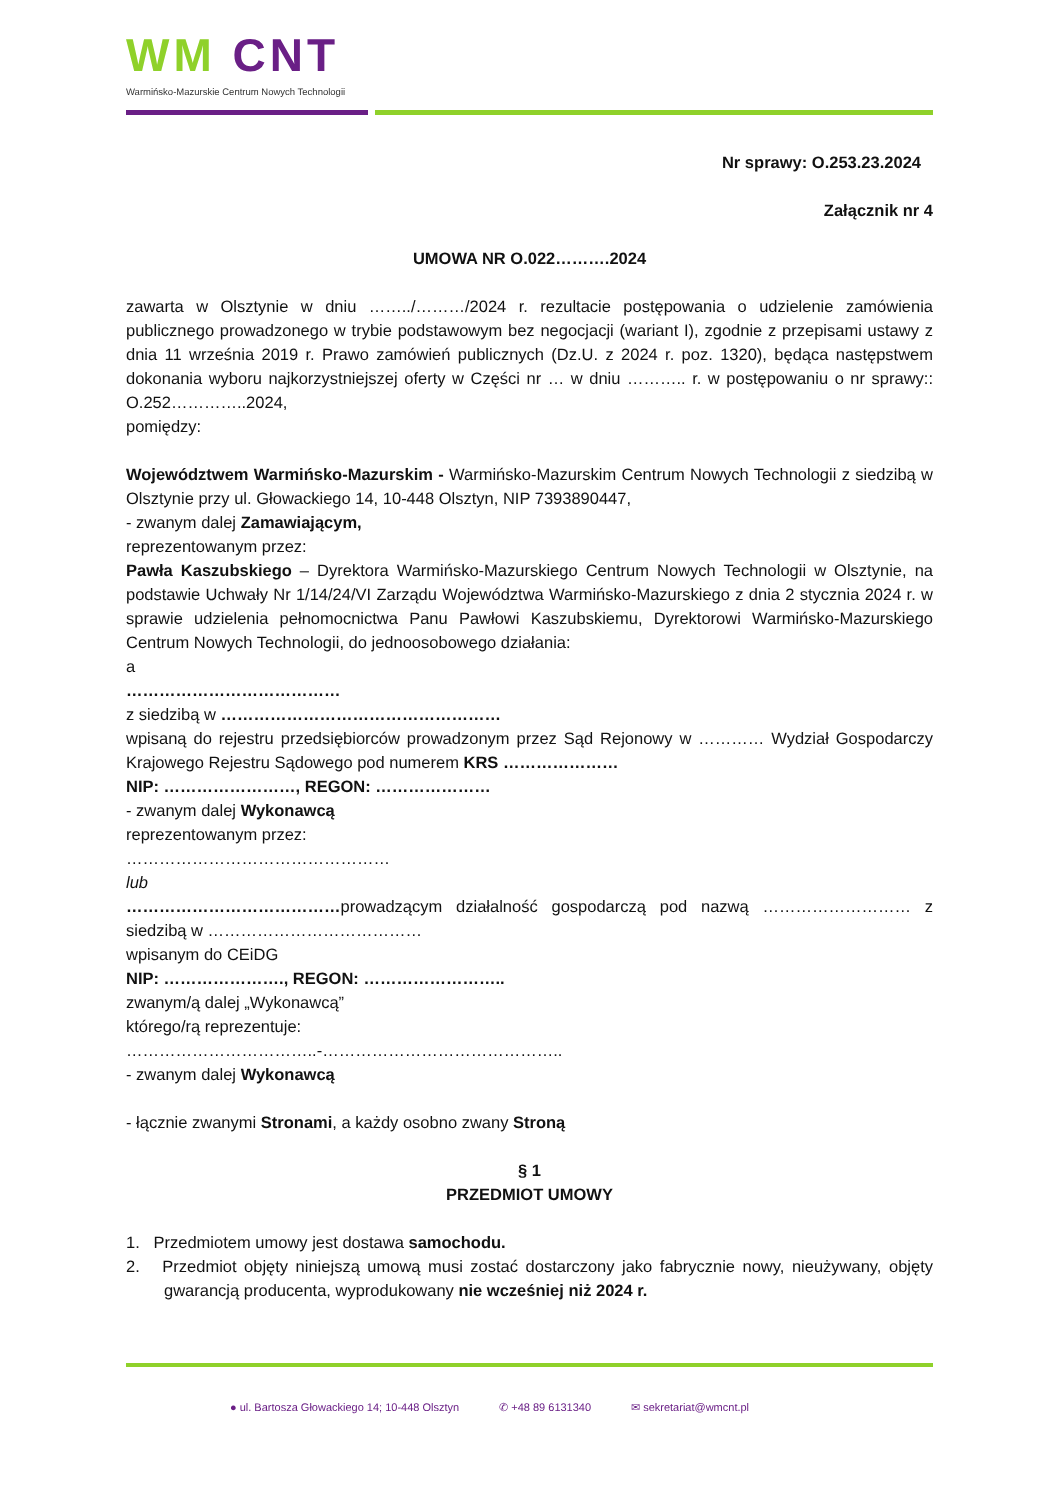WM CNT
Warmińsko-Mazurskie Centrum Nowych Technologii
Nr sprawy: O.253.23.2024
Załącznik nr 4
UMOWA NR O.022……….2024
zawarta w Olsztynie w dniu ……../………/2024 r. rezultacie postępowania o udzielenie zamówienia publicznego prowadzonego w trybie podstawowym bez negocjacji (wariant I), zgodnie z przepisami ustawy z dnia 11 września 2019 r. Prawo zamówień publicznych (Dz.U. z 2024 r. poz. 1320), będąca następstwem dokonania wyboru najkorzystniejszej oferty w Części nr … w dniu ……….. r. w postępowaniu o nr sprawy:: O.252…………..2024,
pomiędzy:
Województwem Warmińsko-Mazurskim - Warmińsko-Mazurskim Centrum Nowych Technologii z siedzibą w Olsztynie przy ul. Głowackiego 14, 10-448 Olsztyn, NIP 7393890447,
- zwanym dalej Zamawiającym,
reprezentowanym przez:
Pawła Kaszubskiego – Dyrektora Warmińsko-Mazurskiego Centrum Nowych Technologii w Olsztynie, na podstawie Uchwały Nr 1/14/24/VI Zarządu Województwa Warmińsko-Mazurskiego z dnia 2 stycznia 2024 r. w sprawie udzielenia pełnomocnictwa Panu Pawłowi Kaszubskiemu, Dyrektorowi Warmińsko-Mazurskiego Centrum Nowych Technologii, do jednoosobowego działania:
a
…………………………………
z siedzibą w ……………………………………………
wpisaną do rejestru przedsiębiorców prowadzonym przez Sąd Rejonowy w ………… Wydział Gospodarczy Krajowego Rejestru Sądowego pod numerem KRS …………………
NIP: ……………………, REGON: …………………
- zwanym dalej Wykonawcą
reprezentowanym przez:
…………………………………………
lub
…………………………………prowadzącym działalność gospodarczą pod nazwą ……………………… z siedzibą w …………………………………
wpisanym do CEiDG
NIP: …………………., REGON: ……………………..
zwanym/ą dalej „Wykonawcą”
którego/rą reprezentuje:
……………………………..-……………………………………..
- zwanym dalej Wykonawcą
- łącznie zwanymi Stronami, a każdy osobno zwany Stroną
§ 1
PRZEDMIOT UMOWY
1. Przedmiotem umowy jest dostawa samochodu.
2. Przedmiot objęty niniejszą umową musi zostać dostarczony jako fabrycznie nowy, nieużywany, objęty gwarancją producenta, wyprodukowany nie wcześniej niż 2024 r.
● ul. Bartosza Głowackiego 14; 10-448 Olsztyn ✆ +48 89 6131340 ✉ sekretariat@wmcnt.pl